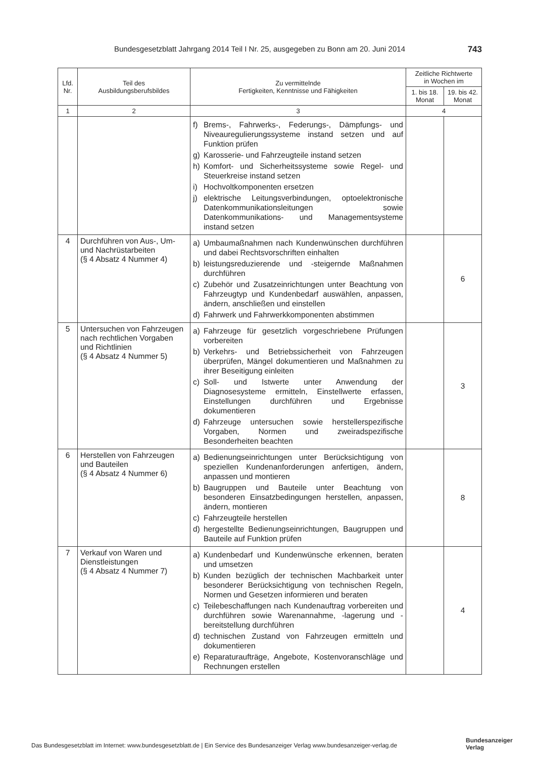Bundesgesetzblatt Jahrgang 2014 Teil I Nr. 25, ausgegeben zu Bonn am 20. Juni 2014 743
| Lfd. Nr. | Teil des Ausbildungsberufsbildes | Zu vermittelnde Fertigkeiten, Kenntnisse und Fähigkeiten | Zeitliche Richtwerte in Wochen im | |
| --- | --- | --- | --- | --- |
| | | | 1. bis 18. Monat | 19. bis 42. Monat |
| 1 | 2 | 3 | 4 | |
| | | f) Brems-, Fahrwerks-, Federungs-, Dämpfungs- und Niveauregulierungssysteme instand setzen und auf Funktion prüfen g) Karosserie- und Fahrzeugteile instand setzen h) Komfort- und Sicherheitssysteme sowie Regel- und Steuerkreise instand setzen i) Hochvoltkomponenten ersetzen j) elektrische Leitungsverbindungen, optoelektronische Datenkommunikationsleitungen sowie Datenkommunikations- und Managementsysteme instand setzen | | |
| 4 | Durchführen von Aus-, Um- und Nachrüstarbeiten (§ 4 Absatz 4 Nummer 4) | a) Umbaumaßnahmen nach Kundenwünschen durchführen und dabei Rechtsvorschriften einhalten b) leistungsreduzierende und -steigernde Maßnahmen durchführen c) Zubehör und Zusatzeinrichtungen unter Beachtung von Fahrzeugtyp und Kundenbedarf auswählen, anpassen, ändern, anschließen und einstellen d) Fahrwerk und Fahrwerkkomponenten abstimmen | | 6 |
| 5 | Untersuchen von Fahrzeugen nach rechtlichen Vorgaben und Richtlinien (§ 4 Absatz 4 Nummer 5) | a) Fahrzeuge für gesetzlich vorgeschriebene Prüfungen vorbereiten b) Verkehrs- und Betriebssicherheit von Fahrzeugen überprüfen, Mängel dokumentieren und Maßnahmen zu ihrer Beseitigung einleiten c) Soll- und Istwerte unter Anwendung der Diagnosesysteme ermitteln, Einstellwerte erfassen, Einstellungen durchführen und Ergebnisse dokumentieren d) Fahrzeuge untersuchen sowie herstellerspezifische Vorgaben, Normen und zweiradspezifische Besonderheiten beachten | | 3 |
| 6 | Herstellen von Fahrzeugen und Bauteilen (§ 4 Absatz 4 Nummer 6) | a) Bedienungseinrichtungen unter Berücksichtigung von speziellen Kundenanforderungen anfertigen, ändern, anpassen und montieren b) Baugruppen und Bauteile unter Beachtung von besonderen Einsatzbedingungen herstellen, anpassen, ändern, montieren c) Fahrzeugteile herstellen d) hergestellte Bedienungseinrichtungen, Baugruppen und Bauteile auf Funktion prüfen | | 8 |
| 7 | Verkauf von Waren und Dienstleistungen (§ 4 Absatz 4 Nummer 7) | a) Kundenbedarf und Kundenwünsche erkennen, beraten und umsetzen b) Kunden bezüglich der technischen Machbarkeit unter besonderer Berücksichtigung von technischen Regeln, Normen und Gesetzen informieren und beraten c) Teilebeschaffungen nach Kundenauftrag vorbereiten und durchführen sowie Warenannahme, -lagerung und -bereitstellung durchführen d) technischen Zustand von Fahrzeugen ermitteln und dokumentieren e) Reparaturaufträge, Angebote, Kostenvoranschläge und Rechnungen erstellen | | 4 |
Das Bundesgesetzblatt im Internet: www.bundesgesetzblatt.de | Ein Service des Bundesanzeiger Verlag www.bundesanzeiger-verlag.de
Bundesanzeiger
Verlag